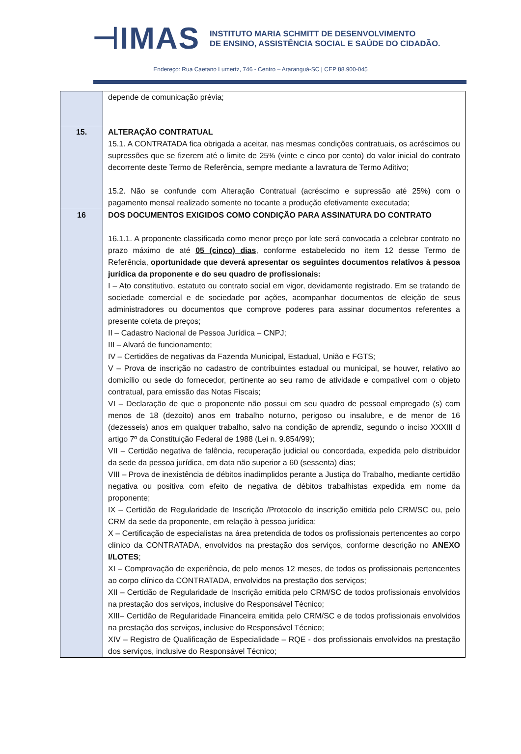⊣IMAS
INSTITUTO MARIA SCHMITT DE DESENVOLVIMENTO
DE ENSINO, ASSISTÊNCIA SOCIAL E SAÚDE DO CIDADÃO.
Endereço: Rua Caetano Lumertz, 746 - Centro – Araranguá-SC | CEP 88.900-045
| | depende de comunicação prévia; |
| 15. | ALTERAÇÃO CONTRATUAL 15.1. A CONTRATADA fica obrigada a aceitar, nas mesmas condições contratuais, os acréscimos ou supressões que se fizerem até o limite de 25% (vinte e cinco por cento) do valor inicial do contrato decorrente deste Termo de Referência, sempre mediante a lavratura de Termo Aditivo; 15.2. Não se confunde com Alteração Contratual (acréscimo e supressão até 25%) com o pagamento mensal realizado somente no tocante a produção efetivamente executada; |
| 16 | DOS DOCUMENTOS EXIGIDOS COMO CONDIÇÃO PARA ASSINATURA DO CONTRATO 16.1.1. A proponente classificada como menor preço por lote será convocada a celebrar contrato no prazo máximo de até 05 (cinco) dias , conforme estabelecido no item 12 desse Termo de Referência, oportunidade que deverá apresentar os seguintes documentos relativos à pessoa jurídica da proponente e do seu quadro de profissionais: I – Ato constitutivo, estatuto ou contrato social em vigor, devidamente registrado. Em se tratando de sociedade comercial e de sociedade por ações, acompanhar documentos de eleição de seus administradores ou documentos que comprove poderes para assinar documentos referentes a presente coleta de preços; II – Cadastro Nacional de Pessoa Jurídica – CNPJ; III – Alvará de funcionamento; IV – Certidões de negativas da Fazenda Municipal, Estadual, União e FGTS; V – Prova de inscrição no cadastro de contribuintes estadual ou municipal, se houver, relativo ao domicílio ou sede do fornecedor, pertinente ao seu ramo de atividade e compatível com o objeto contratual, para emissão das Notas Fiscais; VI – Declaração de que o proponente não possui em seu quadro de pessoal empregado (s) com menos de 18 (dezoito) anos em trabalho noturno, perigoso ou insalubre, e de menor de 16 (dezesseis) anos em qualquer trabalho, salvo na condição de aprendiz, segundo o inciso XXXIII d artigo 7º da Constituição Federal de 1988 (Lei n. 9.854/99); VII – Certidão negativa de falência, recuperação judicial ou concordada, expedida pelo distribuidor da sede da pessoa jurídica, em data não superior a 60 (sessenta) dias; VIII – Prova de inexistência de débitos inadimplidos perante a Justiça do Trabalho, mediante certidão negativa ou positiva com efeito de negativa de débitos trabalhistas expedida em nome da proponente; IX – Certidão de Regularidade de Inscrição /Protocolo de inscrição emitida pelo CRM/SC ou, pelo CRM da sede da proponente, em relação à pessoa jurídica; X – Certificação de especialistas na área pretendida de todos os profissionais pertencentes ao corpo clínico da CONTRATADA, envolvidos na prestação dos serviços, conforme descrição no ANEXO I/LOTES ; XI – Comprovação de experiência, de pelo menos 12 meses, de todos os profissionais pertencentes ao corpo clínico da CONTRATADA, envolvidos na prestação dos serviços; XII – Certidão de Regularidade de Inscrição emitida pelo CRM/SC de todos profissionais envolvidos na prestação dos serviços, inclusive do Responsável Técnico; XIII– Certidão de Regularidade Financeira emitida pelo CRM/SC e de todos profissionais envolvidos na prestação dos serviços, inclusive do Responsável Técnico; XIV – Registro de Qualificação de Especialidade – RQE - dos profissionais envolvidos na prestação dos serviços, inclusive do Responsável Técnico; |